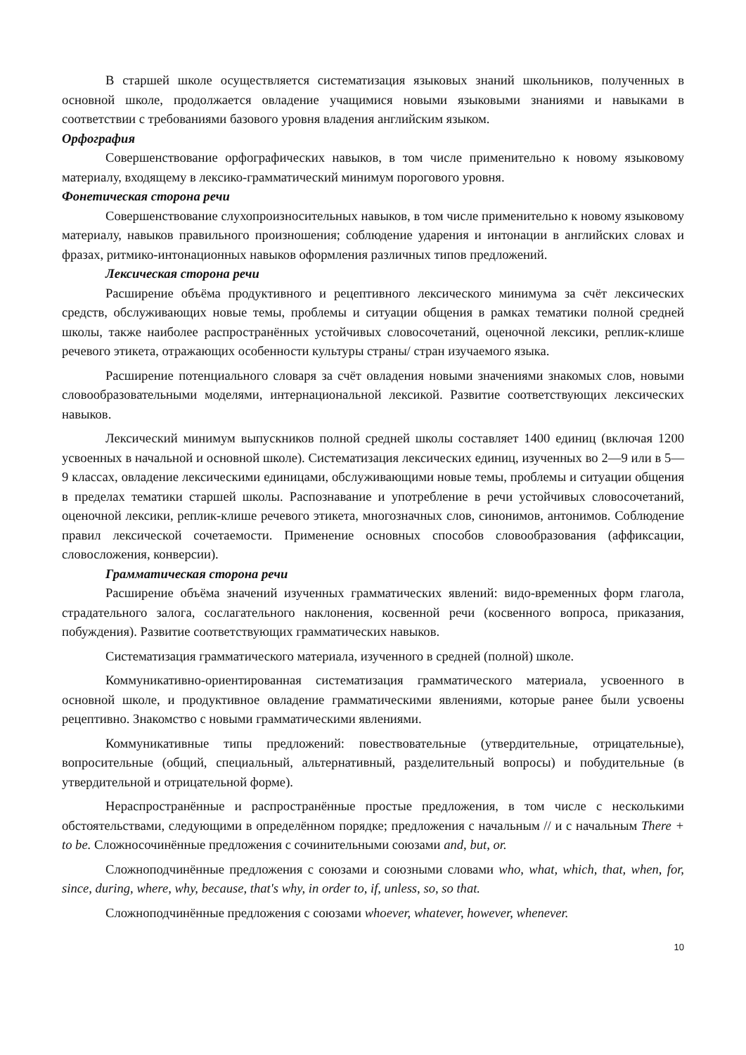В старшей школе осуществляется систематизация языковых знаний школьников, полученных в основной школе, продолжается овладение учащимися новыми языковыми знаниями и навыками в соответствии с требованиями базового уровня владения английским языком.
Орфография
Совершенствование орфографических навыков, в том числе применительно к новому языковому материалу, входящему в лексико-грамматический минимум порогового уровня.
Фонетическая сторона речи
Совершенствование слухопроизносительных навыков, в том числе применительно к новому языковому материалу, навыков правильного произношения; соблюдение ударения и интонации в английских словах и фразах, ритмико-интонационных навыков оформления различных типов предложений.
Лексическая сторона речи
Расширение объёма продуктивного и рецептивного лексического минимума за счёт лексических средств, обслуживающих новые темы, проблемы и ситуации общения в рамках тематики полной средней школы, также наиболее распространённых устойчивых словосочетаний, оценочной лексики, реплик-клише речевого этикета, отражающих особенности культуры страны/ стран изучаемого языка.
Расширение потенциального словаря за счёт овладения новыми значениями знакомых слов, новыми словообразовательными моделями, интернациональной лексикой. Развитие соответствующих лексических навыков.
Лексический минимум выпускников полной средней школы составляет 1400 единиц (включая 1200 усвоенных в начальной и основной школе). Систематизация лексических единиц, изученных во 2—9 или в 5—9 классах, овладение лексическими единицами, обслуживающими новые темы, проблемы и ситуации общения в пределах тематики старшей школы. Распознавание и употребление в речи устойчивых словосочетаний, оценочной лексики, реплик-клише речевого этикета, многозначных слов, синонимов, антонимов. Соблюдение правил лексической сочетаемости. Применение основных способов словообразования (аффиксации, словосложения, конверсии).
Грамматическая сторона речи
Расширение объёма значений изученных грамматических явлений: видо-временных форм глагола, страдательного залога, сослагательного наклонения, косвенной речи (косвенного вопроса, приказания, побуждения). Развитие соответствующих грамматических навыков.
Систематизация грамматического материала, изученного в средней (полной) школе.
Коммуникативно-ориентированная систематизация грамматического материала, усвоенного в основной школе, и продуктивное овладение грамматическими явлениями, которые ранее были усвоены рецептивно. Знакомство с новыми грамматическими явлениями.
Коммуникативные типы предложений: повествовательные (утвердительные, отрицательные), вопросительные (общий, специальный, альтернативный, разделительный вопросы) и побудительные (в утвердительной и отрицательной форме).
Нераспространённые и распространённые простые предложения, в том числе с несколькими обстоятельствами, следующими в определённом порядке; предложения с начальным // и с начальным There + to be. Сложносочинённые предложения с сочинительными союзами and, but, or.
Сложноподчинённые предложения с союзами и союзными словами who, what, which, that, when, for, since, during, where, why, because, that's why, in order to, if, unless, so, so that.
Сложноподчинённые предложения с союзами whoever, whatever, however, whenever.
10